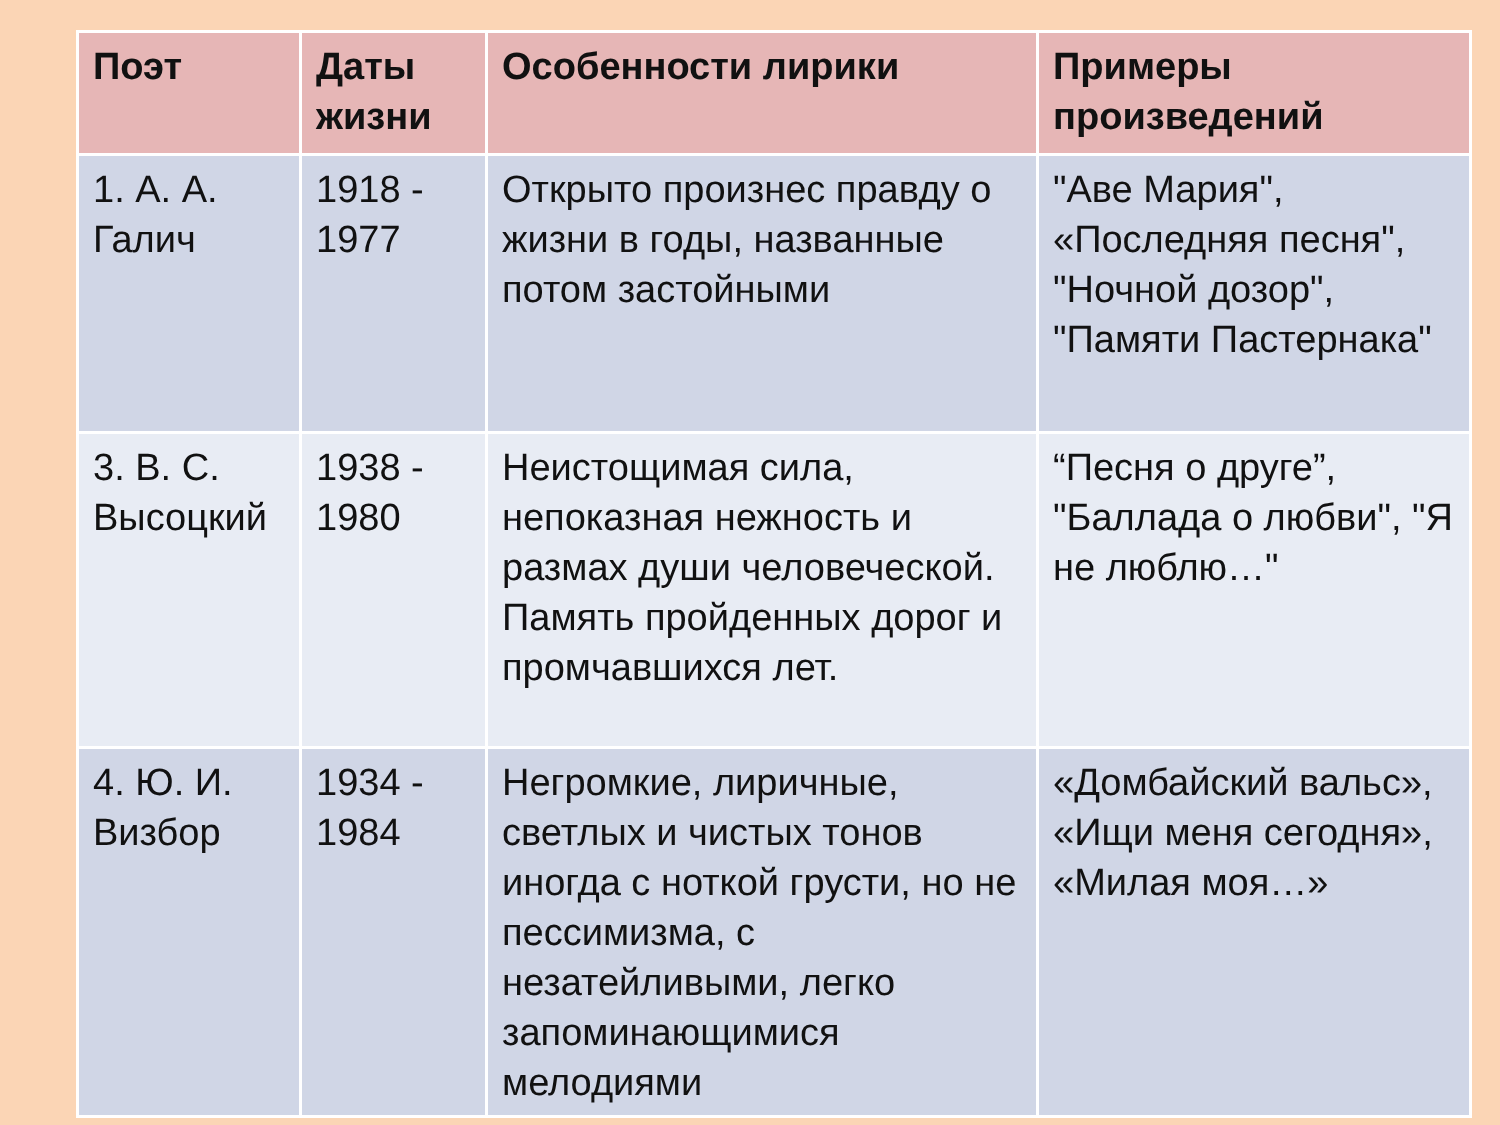| Поэт | Даты жизни | Особенности лирики | Примеры произведений |
| --- | --- | --- | --- |
| 1. А. А. Галич | 1918 - 1977 | Открыто произнес правду о жизни в годы, названные потом застойными | "Аве Мария", «Последняя песня", "Ночной дозор", "Памяти Пастернака" |
| 3. В. С. Высоцкий | 1938 - 1980 | Неистощимая сила, непоказная нежность и размах души человеческой. Память пройденных дорог и промчавшихся лет. | “Песня о друге”, "Баллада о любви", "Я не люблю…" |
| 4. Ю. И. Визбор | 1934 - 1984 | Негромкие, лиричные, светлых и чистых тонов иногда с ноткой грусти, но не пессимизма, с незатейливыми, легко запоминающимися мелодиями | «Домбайский вальс», «Ищи меня сегодня», «Милая моя…» |